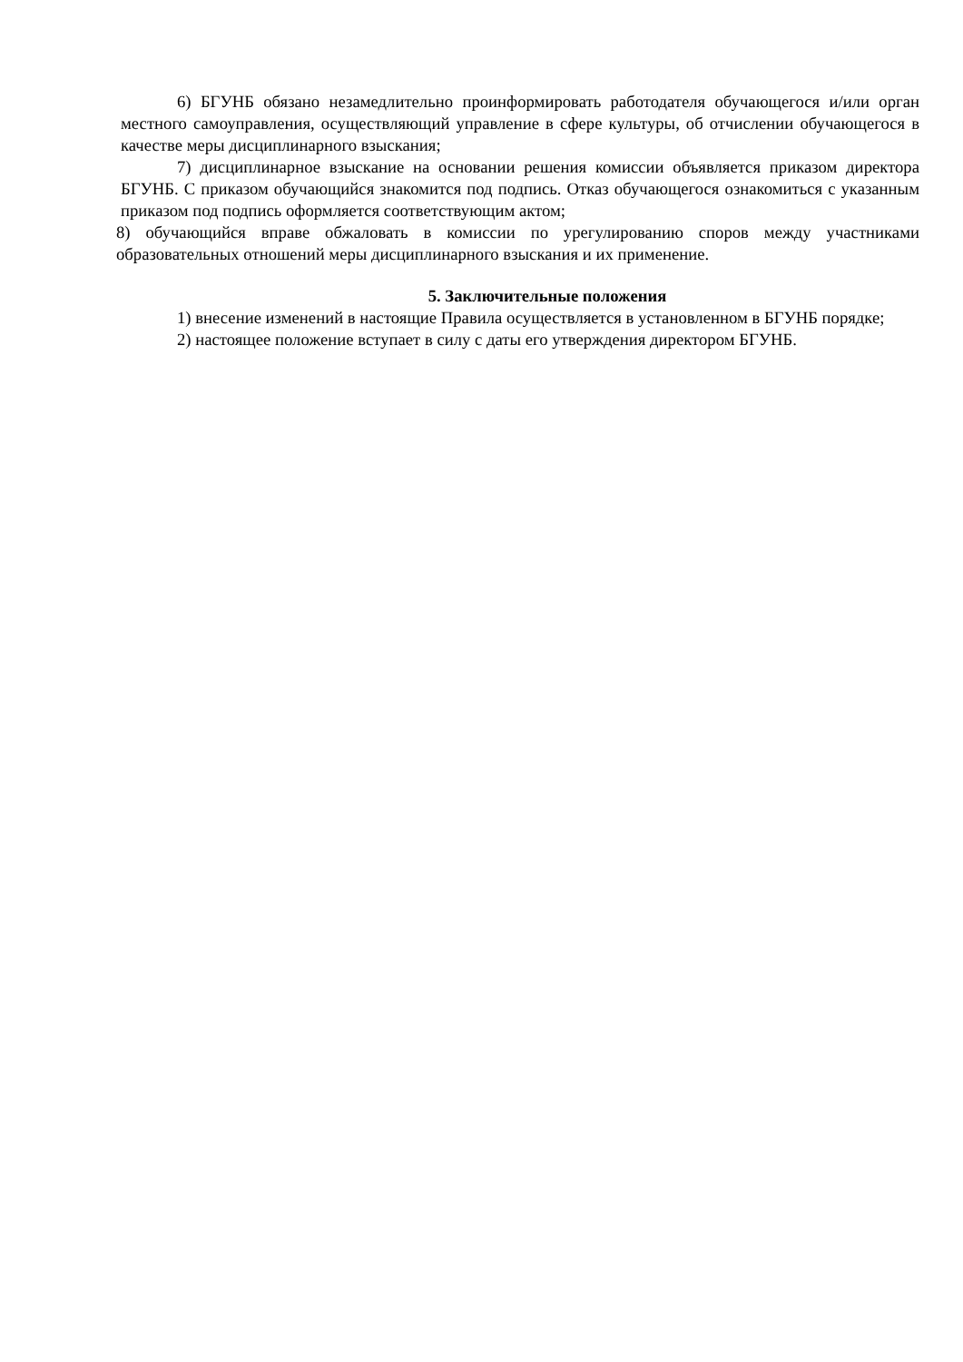6) БГУНБ обязано незамедлительно проинформировать работодателя обучающегося и/или орган местного самоуправления, осуществляющий управление в сфере культуры, об отчислении обучающегося в качестве меры дисциплинарного взыскания;
7) дисциплинарное взыскание на основании решения комиссии объявляется приказом директора БГУНБ. С приказом обучающийся знакомится под подпись. Отказ обучающегося ознакомиться с указанным приказом под подпись оформляется соответствующим актом;
8) обучающийся вправе обжаловать в комиссии по урегулированию споров между участниками образовательных отношений меры дисциплинарного взыскания и их применение.
5. Заключительные положения
1) внесение изменений в настоящие Правила осуществляется в установленном в БГУНБ порядке;
2) настоящее положение вступает в силу с даты его утверждения директором БГУНБ.